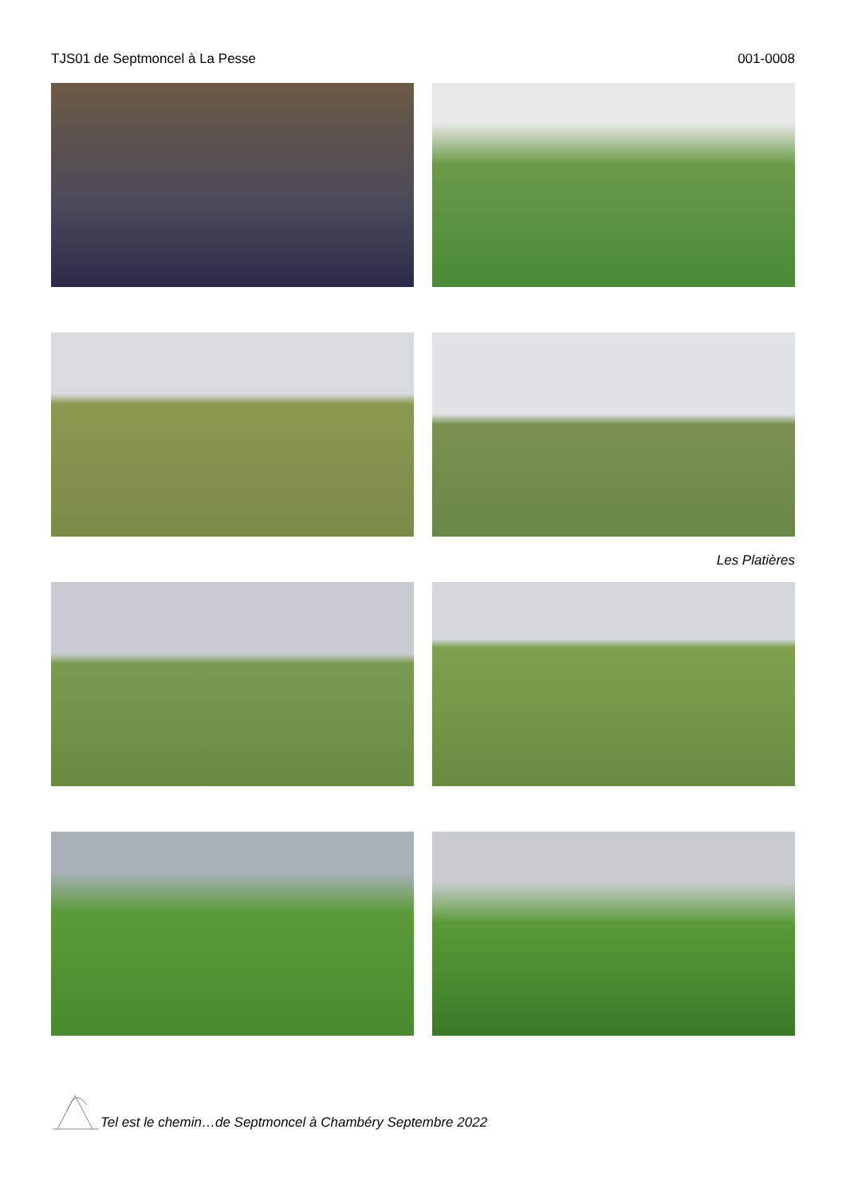TJS01 de Septmoncel à La Pesse 001-0008
Les Platières
Tel est le chemin…de Septmoncel à Chambéry Septembre 2022